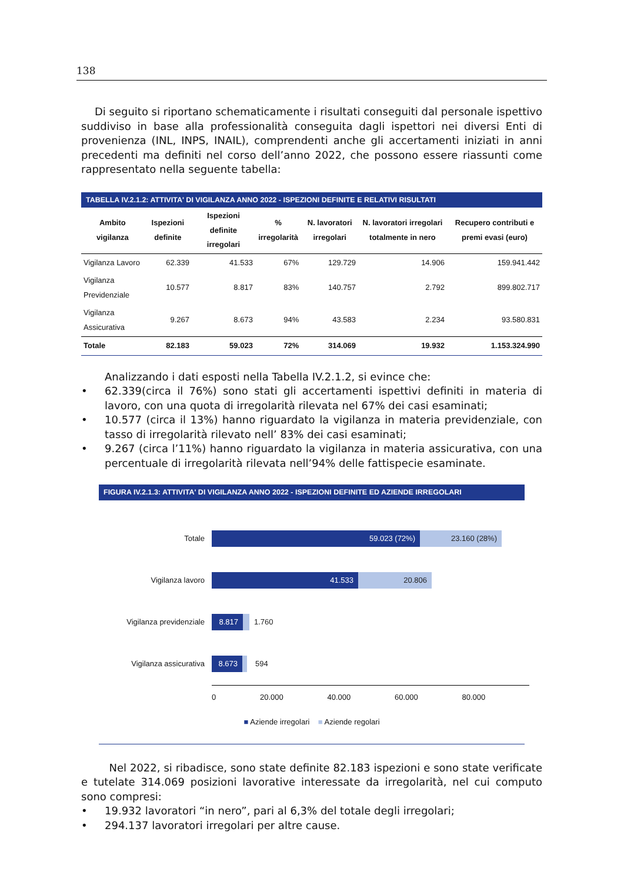138
Di seguito si riportano schematicamente i risultati conseguiti dal personale ispettivo suddiviso in base alla professionalità conseguita dagli ispettori nei diversi Enti di provenienza (INL, INPS, INAIL), comprendenti anche gli accertamenti iniziati in anni precedenti ma definiti nel corso dell’anno 2022, che possono essere riassunti come rappresentato nella seguente tabella:
TABELLA IV.2.1.2: ATTIVITA' DI VIGILANZA ANNO 2022 - ISPEZIONI DEFINITE E RELATIVI RISULTATI
| Ambito vigilanza | Ispezioni definite | Ispezioni definite irregolari | % irregolarità | N. lavoratori irregolari | N. lavoratori irregolari totalmente in nero | Recupero contributi e premi evasi (euro) |
| --- | --- | --- | --- | --- | --- | --- |
| Vigilanza Lavoro | 62.339 | 41.533 | 67% | 129.729 | 14.906 | 159.941.442 |
| Vigilanza Previdenziale | 10.577 | 8.817 | 83% | 140.757 | 2.792 | 899.802.717 |
| Vigilanza Assicurativa | 9.267 | 8.673 | 94% | 43.583 | 2.234 | 93.580.831 |
| Totale | 82.183 | 59.023 | 72% | 314.069 | 19.932 | 1.153.324.990 |
Analizzando i dati esposti nella Tabella IV.2.1.2, si evince che:
• 62.339(circa il 76%) sono stati gli accertamenti ispettivi definiti in materia di lavoro, con una quota di irregolarità rilevata nel 67% dei casi esaminati;
• 10.577 (circa il 13%) hanno riguardato la vigilanza in materia previdenziale, con tasso di irregolarità rilevato nell’ 83% dei casi esaminati;
• 9.267 (circa l’11%) hanno riguardato la vigilanza in materia assicurativa, con una percentuale di irregolarità rilevata nell’94% delle fattispecie esaminate.
FIGURA IV.2.1.3: ATTIVITA' DI VIGILANZA ANNO 2022 - ISPEZIONI DEFINITE ED AZIENDE IRREGOLARI
Totale
59.023 (72%) 23.160 (28%)
Vigilanza lavoro
41.533 20.806
Vigilanza previdenziale
8.817
1.760
Vigilanza assicurativa
8.673
594
0 20.000 40.000 60.000 80.000
■ Aziende irregolari ■ Aziende regolari
Nel 2022, si ribadisce, sono state definite 82.183 ispezioni e sono state verificate e tutelate 314.069 posizioni lavorative interessate da irregolarità, nel cui computo sono compresi:
• 19.932 lavoratori “in nero”, pari al 6,3% del totale degli irregolari;
• 294.137 lavoratori irregolari per altre cause.